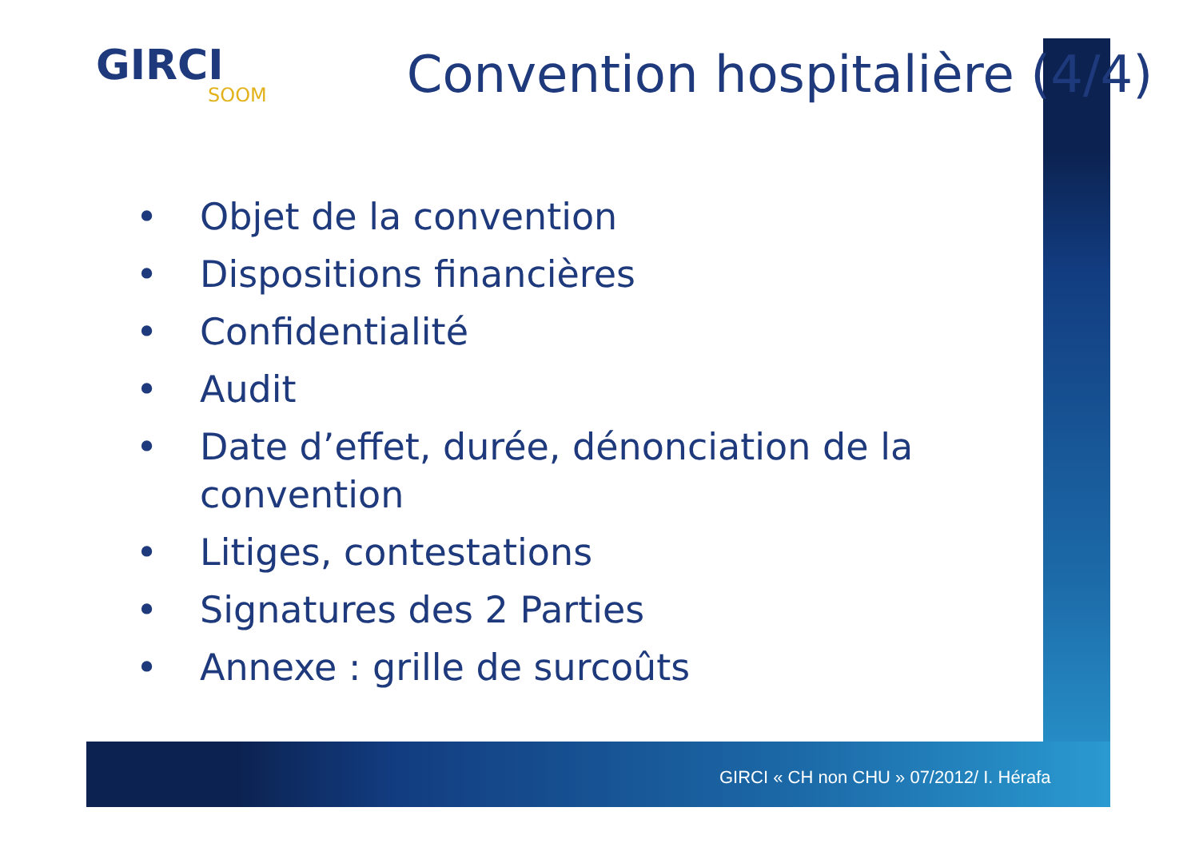GIRCI
SOOM
Convention hospitalière (4/4)
• Objet de la convention
• Dispositions financières
• Confidentialité
• Audit
• Date d’effet, durée, dénonciation de la convention
• Litiges, contestations
• Signatures des 2 Parties
• Annexe : grille de surcoûts
GIRCI « CH non CHU » 07/2012/ I. Hérafa